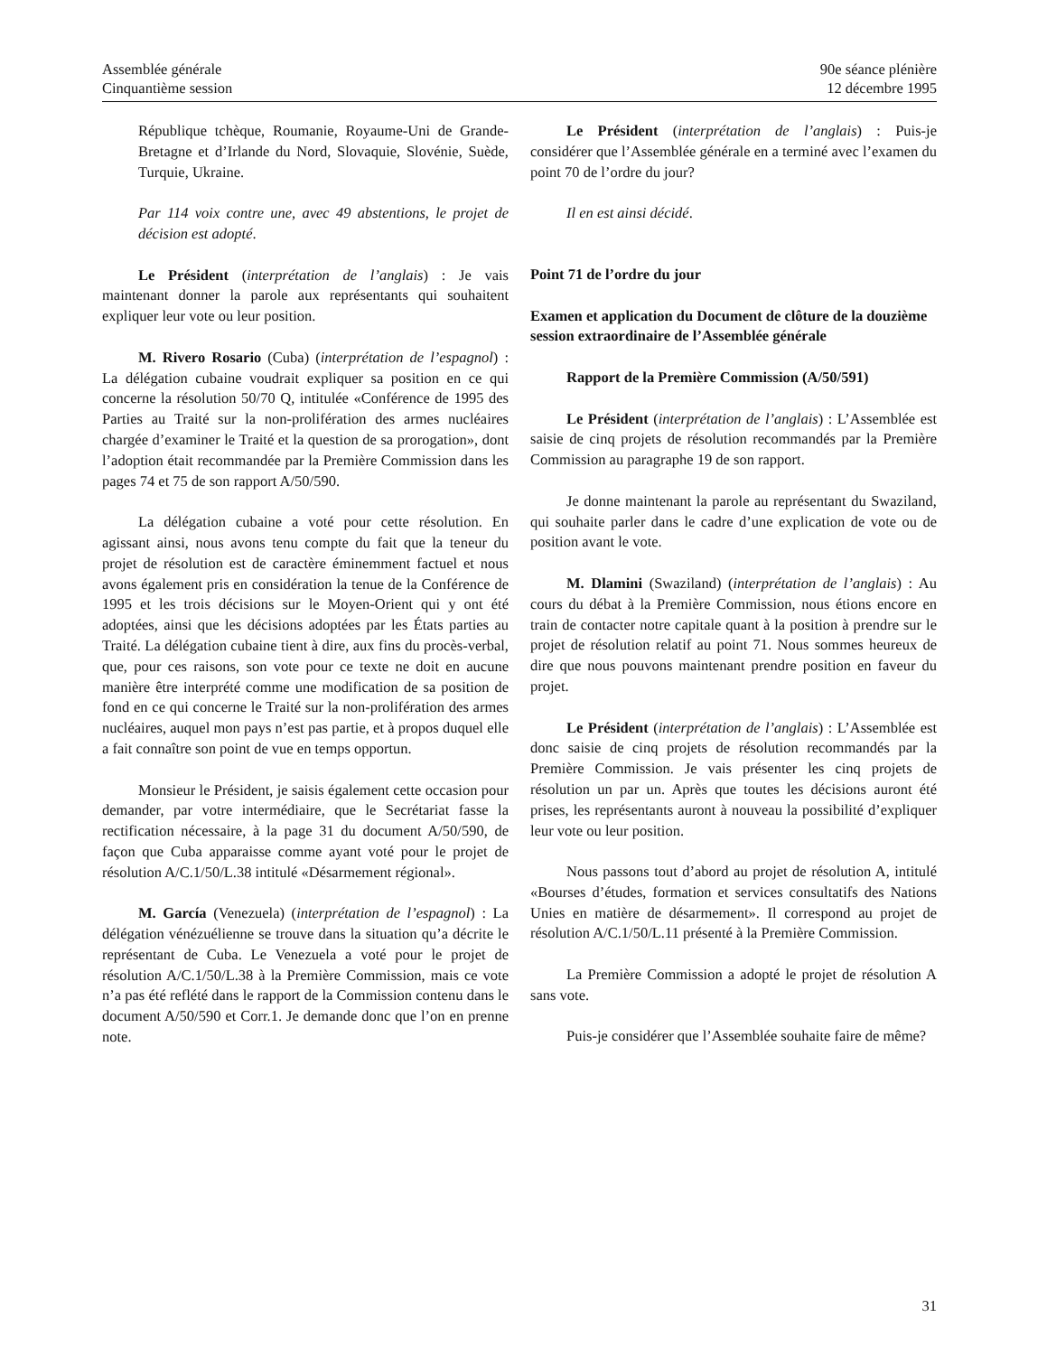Assemblée générale
Cinquantième session
90e séance plénière
12 décembre 1995
République tchèque, Roumanie, Royaume-Uni de Grande-Bretagne et d’Irlande du Nord, Slovaquie, Slovénie, Suède, Turquie, Ukraine.
Par 114 voix contre une, avec 49 abstentions, le projet de décision est adopté.
Le Président (interprétation de l’anglais) : Je vais maintenant donner la parole aux représentants qui souhaitent expliquer leur vote ou leur position.
M. Rivero Rosario (Cuba) (interprétation de l’espagnol) : La délégation cubaine voudrait expliquer sa position en ce qui concerne la résolution 50/70 Q, intitulée «Conférence de 1995 des Parties au Traité sur la non-prolifération des armes nucléaires chargée d’examiner le Traité et la question de sa prorogation», dont l’adoption était recommandée par la Première Commission dans les pages 74 et 75 de son rapport A/50/590.
La délégation cubaine a voté pour cette résolution. En agissant ainsi, nous avons tenu compte du fait que la teneur du projet de résolution est de caractère éminemment factuel et nous avons également pris en considération la tenue de la Conférence de 1995 et les trois décisions sur le Moyen-Orient qui y ont été adoptées, ainsi que les décisions adoptées par les États parties au Traité. La délégation cubaine tient à dire, aux fins du procès-verbal, que, pour ces raisons, son vote pour ce texte ne doit en aucune manière être interprété comme une modification de sa position de fond en ce qui concerne le Traité sur la non-prolifération des armes nucléaires, auquel mon pays n’est pas partie, et à propos duquel elle a fait connaître son point de vue en temps opportun.
Monsieur le Président, je saisis également cette occasion pour demander, par votre intermédiaire, que le Secrétariat fasse la rectification nécessaire, à la page 31 du document A/50/590, de façon que Cuba apparaisse comme ayant voté pour le projet de résolution A/C.1/50/L.38 intitulé «Désarmement régional».
M. García (Venezuela) (interprétation de l’espagnol) : La délégation vénézuélienne se trouve dans la situation qu’a décrite le représentant de Cuba. Le Venezuela a voté pour le projet de résolution A/C.1/50/L.38 à la Première Commission, mais ce vote n’a pas été reflété dans le rapport de la Commission contenu dans le document A/50/590 et Corr.1. Je demande donc que l’on en prenne note.
Le Président (interprétation de l’anglais) : Puis-je considérer que l’Assemblée générale en a terminé avec l’examen du point 70 de l’ordre du jour?
Il en est ainsi décidé.
Point 71 de l’ordre du jour
Examen et application du Document de clôture de la douzième session extraordinaire de l’Assemblée générale
Rapport de la Première Commission (A/50/591)
Le Président (interprétation de l’anglais) : L’Assemblée est saisie de cinq projets de résolution recommandés par la Première Commission au paragraphe 19 de son rapport.
Je donne maintenant la parole au représentant du Swaziland, qui souhaite parler dans le cadre d’une explication de vote ou de position avant le vote.
M. Dlamini (Swaziland) (interprétation de l’anglais) : Au cours du débat à la Première Commission, nous étions encore en train de contacter notre capitale quant à la position à prendre sur le projet de résolution relatif au point 71. Nous sommes heureux de dire que nous pouvons maintenant prendre position en faveur du projet.
Le Président (interprétation de l’anglais) : L’Assemblée est donc saisie de cinq projets de résolution recommandés par la Première Commission. Je vais présenter les cinq projets de résolution un par un. Après que toutes les décisions auront été prises, les représentants auront à nouveau la possibilité d’expliquer leur vote ou leur position.
Nous passons tout d’abord au projet de résolution A, intitulé «Bourses d’études, formation et services consultatifs des Nations Unies en matière de désarmement». Il correspond au projet de résolution A/C.1/50/L.11 présenté à la Première Commission.
La Première Commission a adopté le projet de résolution A sans vote.
Puis-je considérer que l’Assemblée souhaite faire de même?
31